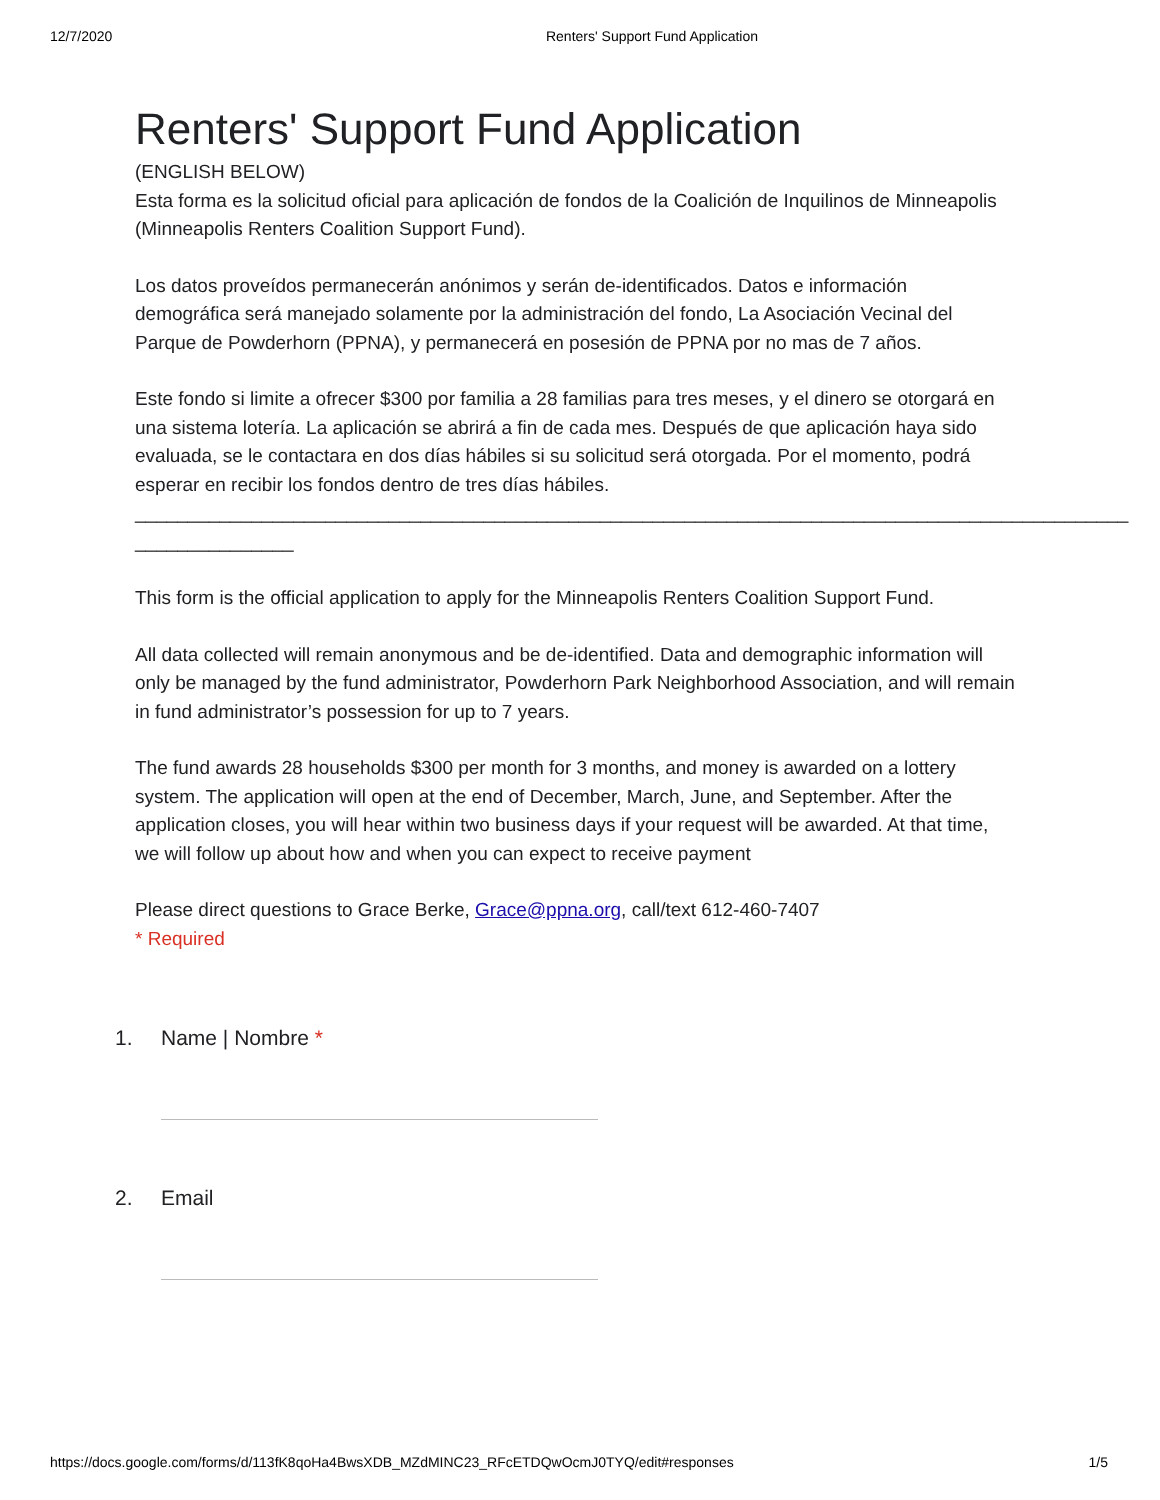12/7/2020 Renters' Support Fund Application
Renters' Support Fund Application
(ENGLISH BELOW)
Esta forma es la solicitud oficial para aplicación de fondos de la Coalición de Inquilinos de Minneapolis (Minneapolis Renters Coalition Support Fund).
Los datos proveídos permanecerán anónimos y serán de-identificados. Datos e información demográfica será manejado solamente por la administración del fondo, La Asociación Vecinal del Parque de Powderhorn (PPNA), y permanecerá en posesión de PPNA por no mas de 7 años.
Este fondo si limite a ofrecer $300 por familia a 28 familias para tres meses, y el dinero se otorgará en una sistema lotería. La aplicación se abrirá a fin de cada mes. Después de que aplicación haya sido evaluada, se le contactara en dos días hábiles si su solicitud será otorgada. Por el momento, podrá esperar en recibir los fondos dentro de tres días hábiles.
______________________________________________________________________________________________
_______________
This form is the official application to apply for the Minneapolis Renters Coalition Support Fund.
All data collected will remain anonymous and be de-identified. Data and demographic information will only be managed by the fund administrator, Powderhorn Park Neighborhood Association, and will remain in fund administrator’s possession for up to 7 years.
The fund awards 28 households $300 per month for 3 months, and money is awarded on a lottery system. The application will open at the end of December, March, June, and September. After the application closes, you will hear within two business days if your request will be awarded. At that time, we will follow up about how and when you can expect to receive payment
Please direct questions to Grace Berke, Grace@ppna.org, call/text 612-460-7407
* Required
1. Name | Nombre *
2. Email
https://docs.google.com/forms/d/113fK8qoHa4BwsXDB_MZdMINC23_RFcETDQwOcmJ0TYQ/edit#responses 1/5